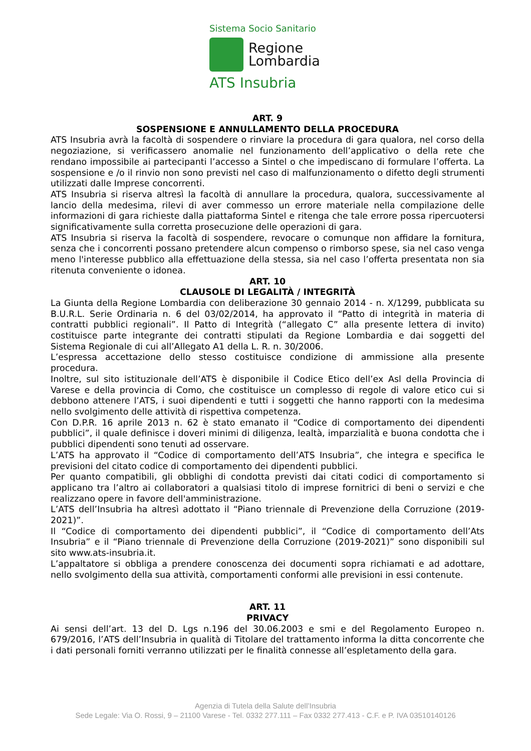Sistema Socio Sanitario
Regione
Lombardia
ATS Insubria
ART. 9
SOSPENSIONE E ANNULLAMENTO DELLA PROCEDURA
ATS Insubria avrà la facoltà di sospendere o rinviare la procedura di gara qualora, nel corso della negoziazione, si verificassero anomalie nel funzionamento dell’applicativo o della rete che rendano impossibile ai partecipanti l’accesso a Sintel o che impediscano di formulare l’offerta. La sospensione e /o il rinvio non sono previsti nel caso di malfunzionamento o difetto degli strumenti utilizzati dalle Imprese concorrenti.
ATS Insubria si riserva altresì la facoltà di annullare la procedura, qualora, successivamente al lancio della medesima, rilevi di aver commesso un errore materiale nella compilazione delle informazioni di gara richieste dalla piattaforma Sintel e ritenga che tale errore possa ripercuotersi significativamente sulla corretta prosecuzione delle operazioni di gara.
ATS Insubria si riserva la facoltà di sospendere, revocare o comunque non affidare la fornitura, senza che i concorrenti possano pretendere alcun compenso o rimborso spese, sia nel caso venga meno l'interesse pubblico alla effettuazione della stessa, sia nel caso l’offerta presentata non sia ritenuta conveniente o idonea.
ART. 10
CLAUSOLE DI LEGALITÀ / INTEGRITÀ
La Giunta della Regione Lombardia con deliberazione 30 gennaio 2014 - n. X/1299, pubblicata su B.U.R.L. Serie Ordinaria n. 6 del 03/02/2014, ha approvato il “Patto di integrità in materia di contratti pubblici regionali”. Il Patto di Integrità (“allegato C” alla presente lettera di invito) costituisce parte integrante dei contratti stipulati da Regione Lombardia e dai soggetti del Sistema Regionale di cui all’Allegato A1 della L. R. n. 30/2006.
L’espressa accettazione dello stesso costituisce condizione di ammissione alla presente procedura.
Inoltre, sul sito istituzionale dell’ATS è disponibile il Codice Etico dell’ex Asl della Provincia di Varese e della provincia di Como, che costituisce un complesso di regole di valore etico cui si debbono attenere l’ATS, i suoi dipendenti e tutti i soggetti che hanno rapporti con la medesima nello svolgimento delle attività di rispettiva competenza.
Con D.P.R. 16 aprile 2013 n. 62 è stato emanato il “Codice di comportamento dei dipendenti pubblici”, il quale definisce i doveri minimi di diligenza, lealtà, imparzialità e buona condotta che i pubblici dipendenti sono tenuti ad osservare.
L’ATS ha approvato il “Codice di comportamento dell’ATS Insubria”, che integra e specifica le previsioni del citato codice di comportamento dei dipendenti pubblici.
Per quanto compatibili, gli obblighi di condotta previsti dai citati codici di comportamento si applicano tra l’altro ai collaboratori a qualsiasi titolo di imprese fornitrici di beni o servizi e che realizzano opere in favore dell'amministrazione.
L’ATS dell’Insubria ha altresì adottato il “Piano triennale di Prevenzione della Corruzione (2019-2021)”.
Il “Codice di comportamento dei dipendenti pubblici”, il “Codice di comportamento dell’Ats Insubria” e il “Piano triennale di Prevenzione della Corruzione (2019-2021)” sono disponibili sul sito www.ats-insubria.it.
L’appaltatore si obbliga a prendere conoscenza dei documenti sopra richiamati e ad adottare, nello svolgimento della sua attività, comportamenti conformi alle previsioni in essi contenute.
ART. 11
PRIVACY
Ai sensi dell’art. 13 del D. Lgs n.196 del 30.06.2003 e smi e del Regolamento Europeo n. 679/2016, l’ATS dell’Insubria in qualità di Titolare del trattamento informa la ditta concorrente che i dati personali forniti verranno utilizzati per le finalità connesse all’espletamento della gara.
Agenzia di Tutela della Salute dell’Insubria
Sede Legale: Via O. Rossi, 9 – 21100 Varese - Tel. 0332 277.111 – Fax 0332 277.413 - C.F. e P. IVA 03510140126